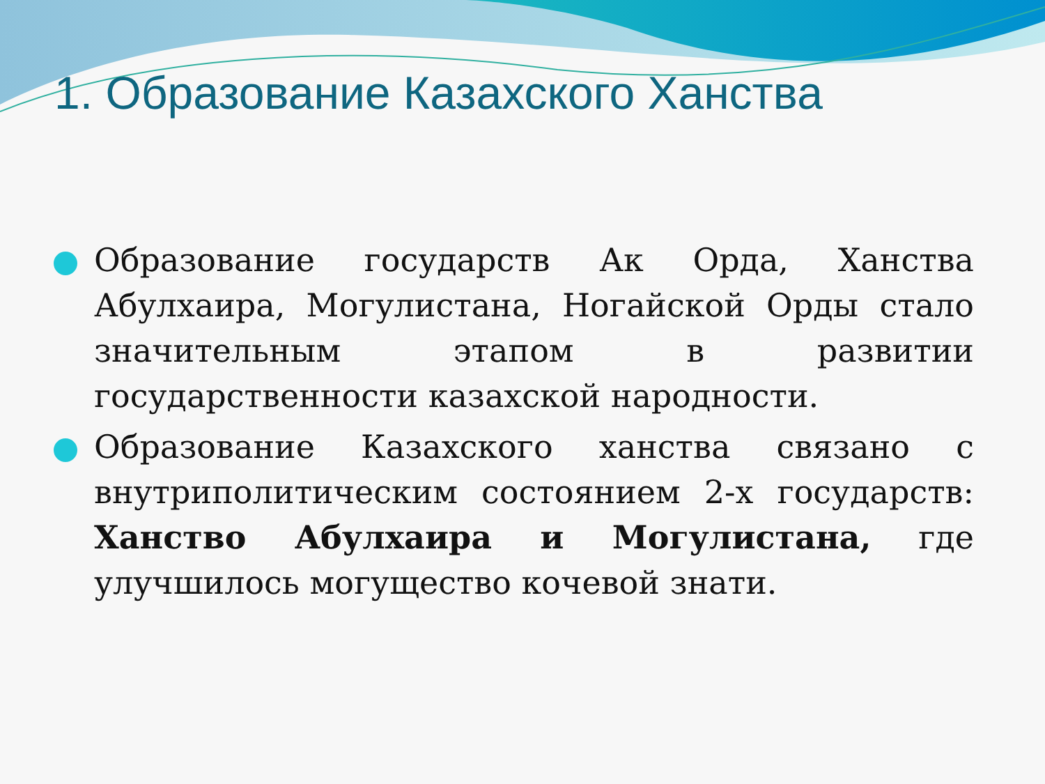1. Образование Казахского Ханства
Образование государств Ак Орда, Ханства Абулхаира, Могулистана, Ногайской Орды стало значительным этапом в развитии государственности казахской народности.
Образование Казахского ханства связано с внутриполитическим состоянием 2-х государств: Ханство Абулхаира и Могулистана, где улучшилось могущество кочевой знати.